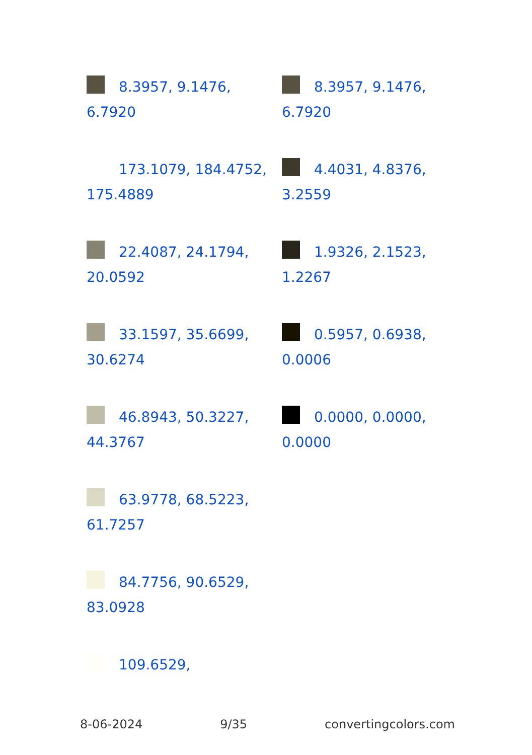8.3957, 9.1476, 6.7920
8.3957, 9.1476, 6.7920
173.1079, 184.4752, 175.4889
4.4031, 4.8376, 3.2559
22.4087, 24.1794, 20.0592
1.9326, 2.1523, 1.2267
33.1597, 35.6699, 30.6274
0.5957, 0.6938, 0.0006
46.8943, 50.3227, 44.3767
0.0000, 0.0000, 0.0000
63.9778, 68.5223, 61.7257
84.7756, 90.6529, 83.0928
109.6529,
8-06-2024 9/35 convertingcolors.com